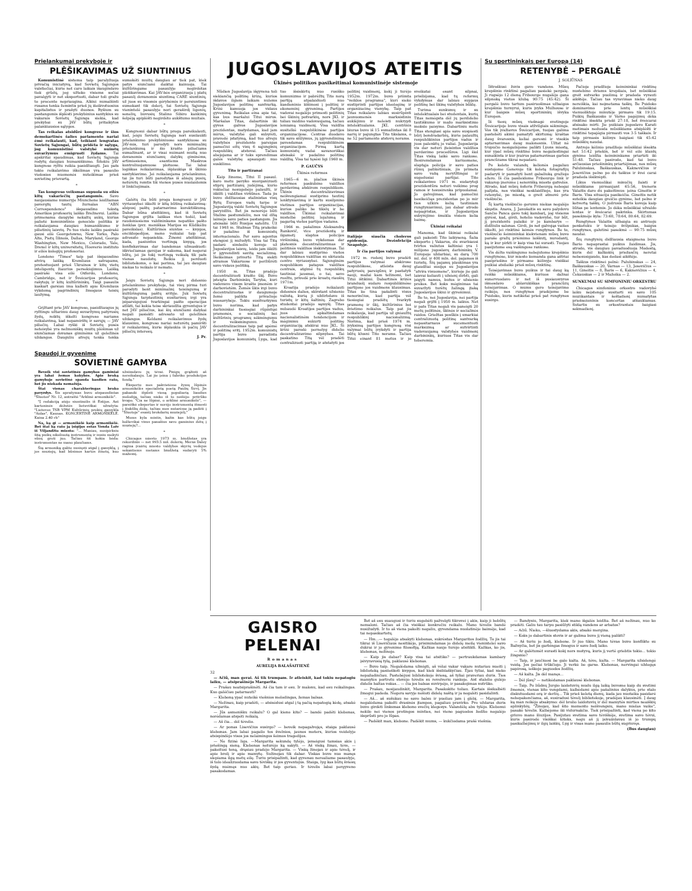Prielankumai prekyboje ir
PLĖŠIKAVIMAS UŽ SIUNTINIUS
Komunistinė sistema taip paralyžuoja privačią iniciatyvą, kad Sovietų Sąjungos valstiečiai, kurie net caro laikais išaugindavo tiek grūdų, jog užteko visiems sočiai pavalgyti ir net eksportuoti, dabar toli gražu to procento nepriaugina. Alkiui numalšinti rusams tenka žemintis prieš jų išeikvotuosius kapitalistus ir prašyti duonos. Ryšium su pastangomis išplėsti prekybinius santykius su vakarais Sovietų Sąjunga siekia, kad prekybai su JAV būtų pritaikytos palankiausios sąlygos.
Tas reikalas atsidūrė kongrese ir šios demokartinės šalies parlamento nariai ėmė reikalauti, kad, teikiant lengvatas Sovietų Sąjungai, būtų pridėta ir sąlyga, jog komunistinė valstybė nuimtų suvaržymus emigruoti žydams. Tai apskritai spaudimas, kad Sovietų Sąjunga rodytų daugiau humaniškumo. Šitokiu JAV kongreso ryžtu reikia pasidžiaugti. Jau pats tokio reikalavimo iškėlimas yra pasaulio viešosios nuomonės nuteikimas prieš sovietinę prievartą.
*
Tas kongreso veiksmas supuola su eilės kitų vakariečių pastangomis. Savo naujausiame numeryje Miunchene leidžiamas pavergtų tautų žurnalas "ABN Correspondence" išspausdino tekstą Amerikos profesorių laiško Brežnevui. Laiške primenama daugybė nekaltų aukų, kurias palietė komunistinio genocido politika ir reikalaujama daugiau humaniškumo ir pilietinių laisvių. Po tuo viešu laišku pasirašė gausi eilė Georgetowno, New Yorko, Palo Alto, Pietų Illinois, Dallas, Maryland, George Washington, New Mexico, Colorado, Yale, Drexel ir kitų universitetų, Hooverio instituto ir eilės kolegijų profesoriai.
Londono "Times" taip pat išspausdino atvirą laišką Kremliaus satrapams, protestuojant prieš Ukrainos ir kitų vietų inteligentų žiaurius persekiojimus. Laišką pasirašė visa eilė Oxfordo, Londono, Cambridge, net ir Šveicarijos profesorių, rašytojų ir kitų kultūrininkų. Taigi pasaulis kaskart garsiau ima kalbėti apie Kremliaus vykdomą pagrindinių žmogaus teisių laužymą.
*
Grįžtant prie JAV kongreso, pasidžiaugus jų ryžtingu užtarimu daug suvaržymų patyrusių žydų, reiktų iškelti kongreso nariams reikalavimą, kad nepamirštų ir savųjų — JAV piliečių. Labai ryški iš Sovietų pusės neteisybė yra nežmoniškų muitų plėšimas už siunčiamas dovanas giminėms už geležinės uždangos. Dauguliu atvejų tenka tenka sumokėti muitų daugiau ar tiek pat, kiek patys siunčiami daiktai kainuoja. Tai kultūringame pasaulyje negirdėtas plėšikavimas. Kai JAV-bės organizuoja į platų pasaulį dovanomis siuntimą CARE siuntinių, už juos su visomis gėrybėmis ir persiuntimu sumokant tik dolerį, tai Sovietų Sąjunga vienintelė pasaulyje nori geraširdį ligonių, senelių, buvusių Stalino Sibiro kankinių šelpėją apiplėšti negirdėto aukštumo muitais.
*
Kongresui dabar būtų proga pareikalauti, kad, jeigu Sovietų Sąjunga nori susilaukti prielankumo prekybiniuose santykiuose su JAV-mis, turi parodyti nors minimalinį prielankumą ir šio krašto piliečiams sumažinant, ar ir visai nuimant muitą nuo dovanomis siunčiamų dalykų giminėms, artimiesiems, esantiems Maskvos kontroliuojamuose plotuose. Tai labai logiškas reikalavimas, išplaukiąs iš ūkinio santykiavimo. Jei reikalaujama prielankumo, tai jis turi būti parodytas iš abiejų pusių, neturėtų remtis tik vienos pusės nuolaidomis ir linkčiojimais.
*
Galėtų čia būti proga kongresui ir JAV vyriausybei iškelti ir kitą būtiną reikalavimą: abipusį paštų patarnavimo korektiškumą. Dabar būna atsitikimų, kad iš Sovietų Sąjungos grįžta laiškas vien todėl, kad raudoniesiems valdininkams nepatiko pašto ženklas (pvz. meniškas Marijos su Kūdikėliu paveikslas). Kultūrinės siuntos — knygos, enciklopedijos, meno veikalai taip pat adresato nepasiekia. Žinomi atsitikimai, kada, pasiuntus vertingą knygą, jos konfiskavimas dar bandomas užmaskuoti: iškviečiamas gavėjas ir sakoma, kad negerai būtų, jei jis tokį vertingą veikalą tik pats vienas naudotų. Reikia jį perduoti bibliotekoms, o kai perima, tai jau daugiau niekas to veikalo ir nemato.
*
Jeigu Sovietų Sąjunga nori didesnio prielankumo prekyboje, tai visų pirma turi parodyti bent minimalinį teisingumą ir kultūringumą paštų srityje. Juk Sovietų Sąjunga tarptautinių susitarimų irgi yra įsipareigojusi tvarkingai pašto operacijas atlikti, tai kokia teise skriaudžia gyventojus ir net JAV piliečius, kai šių siunčiami dalykai negali pasiekti adresato už geležinės uždangos. Keldami reikalavimus žydų klausimu, kongreso nariai neturėtų pamiršti ir reikalavimų, kurie išplaukia iš pačių JAV piliečių interesų.
J. Pr.
Spaudoj ir gyvenime
SOVIETINĖ GAMYBA
Beveik visi sovietinės gamybos gaminiai yra labai žemos kokybės. Apie broką gamyboje sovietinė spauda kasdien rašo, bet jis niekada nemažėja.
Štai vienas charakteringas broko pavyzdys. Šis aprašymas buvo atspausdintas "Šluotos" Nr. 12, antraštė "Arklinė armonikėlė".
"Į redakciją atėjo siuntinėlis iš Estijos. Ant kartoninės dėžutės lietuviškai užrašyta: "Lietuvos TSR VPM Kultūrinių prekių gamykla "Aidas", Kaunas. KONCERTINĖ ARMONIKĖLĖ. Kaina 2.40 rb"
Na, ką gi — armonikėlė kaip armonikėlė. Bet štai ką rašo ją įsigijęs estas Venda Loiv iš Viljandžio miesto: "... Maniau, nusipirksiu šitą puikų nikeliuotą instrumentą ir imsiu mokyti sūnų groti juo. Tačiau šit kokia bėda: instrumentas ne mano plaučiams.
Šią armoniką galite nusiųsti atgal į gamyklą, į jos muziejų, kad būsimos kartos žinotų, kuo užsiimdavo jų tėvai. Pinigų grąžinti aš nereikalauju. Lai jie įeina į fabriko produkcijos fondą."
Ekspertu mes pakvietėme žymų lūpinės armonikėlės specialistą poetą Paulių Širvį. Jis pabandė išpūsti vieną populiarią liaudies melodiją, tačiau nieko iš to neišėjo: pritrūko kvapo. "Čia ne lūpinė, o arklinė armonikėlė", — pareiškė ekspertas ir norėjo instrumentą išmesti į šiukšlių dėžę, tačiau mes nutarėme ją padėti į "Šluotoje" esantį brokdarių muziejėlį."
Mums kyla mintis, kažin kas būtų jeigu bolševikai visus panašius savo gaminius dėtų į muziejų?...
*
Chicagos miesto 1973 m. biudžetas yra rekordinis — net 993.5 mil. dolerių. Meras Daley ragina įvairių miesto valdybos skyrių vedėjus sekantiems metams biudžetą sudaryti 5% mažesnį.
JUGOSLAVIJOS ATEITIS
Ūkinės politikos pasikeitimai komunistinėje sistemoje
Nūdien Jugoslavija išgyvena toli siekiančią politinę krizę, kurios išdavos ilgiem laikam nulems Jugoslavijos politinę santvarką. Krizė kamuoja jos vidaus gyvenimą. Reikalas eina apie tai, kas bus maršalui Titui mirus. Maršalas Titas, dabartinis iki gyvos galvos Jugoslavijos prezidentas, matydamas, kad jam mirus, valstybė gali subyrėti, pravedė įstatymą, kad tuo atveju valstybės prezidento pareigas pamečiui eitų visų 6 sąjunginių respublikų atstovai. Tačiau abejojama ar ir toks sprendimas galės valstybę apsaugoti nuo suskilimo.
Tito ir partizanai
Kaip žinome, Titui II pasaul. karo metu pavyko suorganizuoti stiprų partizanų judėjimą, kurio vokiečiai nesugebėjo palaužti, ir iškilti į valdžios viršūnes. Tada jis buvo didžiausias stalinistas visų Rytų Europos vadų tarpe ir Jugoslaviją valdė Sovietų Sąjungos pavyzdžiu. Bet jis nenorėjo būti Stalino pastumdėliu, nes val džią laimėjo savo paties pastangom. Jis atsisakė būti Rusijos satelitu. Už tai 1948 m. Stalinas Titą prakeikė ir pašalino iš komunistų internacionalo. Per savo agentus stengėsi jį nužudyti. Visa tai Titą padarė simboliu kovoje už Jugoslavijos laisvę, leido jam iškilti ir įgyvendinti savitą socializmą. Išeikeimas privertė Titą siekti atramos Vakaruose ir peržiūrėti savo vidaus politiką.
1950 m. Titas pradėjo decentralizuoti krašto ūkį. Buvo įsteigta Darbininkų Taryba, kuri vadovavo visom krašto įmonėm ir darbovietėm. Žemės ūkis irgi buvo decentralizuotas ir daugumoje žemė palikta privačioje nuosavybėje. Tokiu susitvarkymu buvo norima, kad patys darbininkai tiesiogiai rūpintųsi pramonės, o socialinių bei kultūrinių programų sėkmingumu ir veiksmingumu. Šis decentralizacimas taip pat apėmė ir politinę sritį. 1952m. komunistų partija buvo pavadinta Jugoslavijos komunistų Lyga, kad tuo išsiskirtų nuo rusiško komunizmo ir pabrėžtų Tito norą partiją atpalaiduoti nuo kasdieninio kišimosi į politinį ir ekonominį gyvenimą. Partijos vadovai negalėjo primesti politinių bei ūkinių potvarkių, nors JKL ir toliau vaidino vadovaujamą, tačiau lemiamą vaidmenį. Visa valdžia susitelkė respublikinėse partijos organizacijose. Centras duodavo tik savo siūlymus, jų įgyvendinimą pavesdamas respublikinėm organizacijom. Pirmą kartą komunistų vadai savanoriškai atsisakė ir padalino politinę valdžią. Visa tai tęsėsi ligi 1960 m.
P. GAUČYS
Ūkinės reformos
1965—6 m. plačios ūkinės reformos paskubino valdžios perdavimą atskirom respublikom. Ūkinis decentralizavimas neišvengiamai sustiprino tautinį lenktyniavimą ir kartu susilpnino vietines partijos organizacijas, kurios paliko be tikslų ir be valdžios. Ūkiniai reikalavimai nustelbė politinį lojalumą ir pagarbą vietos partijos vadams.
1966 m. pašalinus Aleksandrą Rankovič, vice prezidentą ir ilgametį slaptos policijos viršininką, buvo vykdomas dar platesnis decentralizavimas ir politinės valdžios išskirstymas. Tai dar labiau sustiprino vietos respublikines valdžias su skriauda centro vyriausybei. Sąjunginėm respublikom patapus valdžios centrais, atgimė tų respublikų tautiniai jausmai, o tai, savo ruožtu, privedė prie kroatų riaušių 1971m.
Kroatija pradėjo reikalauti didesnės dalies, skirstant užsienio valiutą, kurią ji uždirbdavo iš turistų ir kitų šaltinių. Zagrebo studentai pradėjo sąmyšį. Titas nubaudė Kroatijos partijos vadus, juos apkaltindamas nacionalistinėm tendencijom ir mėginimu sukurti politinę organizaciją atskirai nuo JKL. Ši krizė parodė pernelyg didelio decentralizavimo silpnybes. Tai paskatino Titą vėl pradėti centralizuoti partiją ir atstatyti jos politinį vaidmenį, kokį ji turėjo 1952m. 1972m. buvo priimta "veiklos programa", kuri siekė sustiprinti partijos ideologinę ir organizacinę vienybę. Taip pat Titas reikalavo labiau susirūpinti jaunuomenės marksistiniu auklėjimu ir neleisti nukrypti intelektualams. JKL centrinis biuras buvo iš 15 sumažintas iki 8 narių ir pajungtas Tito tikslams, o ne 52 parlamento atstovų norams.
Italijoje siaučia choleros epidemija. Dezinfekcija Neapolyje.
Ir čia partijos valymai
1972 m. rudenį buvo pradėti partijos valymai atskirose respublikose, atleista daug patyrusių pareigūnų ir pastatyti nauji, mažai kam težinomi, bet Titui ištikimi. Dabartinės krizės branduolį sudaro respublikinėse partijose jos vaidmens klausimas. Titas ke tina pašalinti visus nenorinčius, kad partija vėl tiesiogiai pradėtų tvarkyti pramonę ir ūkį, kultūrinius bei švietimo reikalus. Taip pat jis reikalauja, kad partija už gniaužtų respublikinį nacionalizmą. Norima, kad prieš 1974 m. įvyksimą partijos kongresą visi valymai būtų įvykdyti ir partija būtų klusni Tito norams. Tačiau Titui einant 81 metus ir jo sveikatai esant silpnai, prisibijoma, kad tų reformų vykdymas dar labiau supjaus politinę bei ūkinę valstybės būklę.
Turima sunkumų ir su intelektualais bei studentais, kurių Titas nemėgsta dėl jų perdidelio tautiškumo ir mažo marksistinio mokslo paisymo. Dabartiniu metu Titas stengiasi apie save suspiesti būrį bendradarbių, kurie palaužtų respublikinius partijos vadus ir juos palenktų jo valiai. Jugoslavija vis dar neturi įteisintos valdžios perdavimo procedūros. Ligi šiol Titas viską laikė savo rankose. Besiremdamas kariuomene, slaptąja policija ir savo paties rūmų patikėtiniais, jis primeta savo valią nerytžtingai ir sugedusiai partijai. Tito reikalavimu 1971 m. sudarytoji prezidentūra neturi veikimo prog ramos ir tesusirenka pripuolamai. Jo galvojimas, kad pamečiui besikeičiąs prezidentas po jo mir ties užkirs kelią tautiniam rungtyniavimui, jau dabar atrodo nepagristas, ir Jugoslavijos subyrėjimo šmėkla visiem kelia baimę.
Ūkiniai reikalai
Manoma, kad ūkiniai reikalai gali pakeisti Tito laikyseną. Šalia eksporto į Vakarus, du svarbiausi tvirtos valiutos šaltiniai yra 1 milijono jugoslavų darbininkų V. Europoje uždarbiai, su darą 700 ml. dol. ir 400 mln. dol. pajamos iš turistų. Šių pajamų plaukimas yra glaudžiai susijęs su Jugoslavijos "atvira visuomene", kurioje jie gali laisvai keliauti į užsienį dirbti, gali įsigyti namus, butus ir užsienio prekes. Bet koks mėginimas tai suvaržyti turėtų žalingą įtaką Jugoslavijos ūkiui ir gyvenimui.
Be to, nei Jugoslavija, nei partija negali grįžti į 1950 m. laikus. Net ir pats Titas negali vis paneigti 20 metų politinės, ūkinės ir socialinės raidos. Griežtas posūkis į smarkiai centralizuotą politinę santvarką nepasitarnaus sucementuoti marksizmą ar sutvirtinti vadovaujamą valstybės vaidmenį darbininkų, kuriuos Titas vis dar teberemia.
Su sportininkais per Europą (14)
RETENYBĖ – PERGALĖ
J. SOLIŪNAS
Ištroškusi žuvis gavo vandens. Mūsų krepšinio rinktinė pagaliau pasiekė pergalę. Ji rugsėjo 12 dieną Fribourge nugalėjo gana silpnoką vietos klubą 90:75 (45:42). Ši pergalė buvo tartum pasiruošimas užbaigos krepšinio turnyrui, kuris įvyks Mulhouse ir kur baigsis mūsų sportininkų išvyka Europon.
Iš tiesų mūsų viešnagė svetingoje Šveicarijoje buvo visais atžvilgiais sėkminga. Vos tik įvažiavus Šveicarijon, tuojau galima pastebėti akimi pamatyti skirtumą: kraštas daug švaresnis, keliai geresni ir visokis aptarnavimas daug malonesnis. Užtat nė trupučio nesigailėjome palikti Lyons miestą, kur ypač mūsų rinktinė buvo negailestingai sunaikinta ir kur įvairus patarnavimas garbės prancūzams tikrai nepadarė.
Po keleto valandų kelionės pagaliau sustojome Genevoje tik keletą fotografijų padaryti ir pamatyti bent gabaliuką gražiojo ežero. Iš čia pasileidome Fribourgo link ir vakarop įnerėme į senovišką miesto gatvelės. Atrodo, kad mūsų šoferis Fribourgą nebogai pažįsta, nes visiškai nesklaidžiojo, kas yra retenybė, po miestą, o greit atmovė prie viešbučio.
Šį kartą viešbučio gerumu niekas negalėjo skųstis. Anava, J. Janušaitis su savo palydovu Sančio Panca gavo tokį kambarį, jog visiems gyrėsi, kad, girdi, hotelio vadovybė, tur būt, jį prezidentu palaikė ir jo kambarys — didžiulis salonas. Girdi, jis net galvojąs vaišes iškelti, jei rinktinė laimės rungtynes. Be to, viešbučio šeimininkai kiekvienam mūsų buvo paraše gražų priėmimo laiškutį, nurodantį, ką ir kur pirkti ir kaip visa tai surasti. Tuojau pasijutome esą vaišingose rankose.
Vis dėlto vaišingumo nebejutome krepšinio rungtynėse, kur miesto komanda gana aštriai pasipriešino ir pirmame kėlinyje visiškai puikiai atsilaikė prieš mūsų rinktinę.
Teisėjavimas buvo puikus ir tai daug ką reiškė mūsiškiams, kuriuos dažnai sunervuodavo ir net iš pusiausvyros išmesdavo ablavukiškas prancūzų teisėjavimas. O mums gero teisėjavimo reikėjo, nes rungtynes pradėjome be Puidoko, kuris netikėtai prieš pat rungtynes susirgo.
Pačioje pradžioje šeimininkai rinktinę nustebino dviems krepšiais, bet mūsiškiai greit sutvarko puolimą ir pradeda vyrauti aikštėje. Tačiau tas vyravimas nieko daug nereiškia, kai neįmetama taškų. Be Puidoko dominavimo prie lentų mūsiškiai vienuoliktoje minutėje pirmavo tik 19:15. Puikių Baškausko ir Varno pagėjimų dėka rinktinė išsokta prieki 27:18, bet šveicarai atsisako mirti. Jie puikiais jugoslavo Karati metimais neduoda mūsiškiams atsiplėšti ir rinktinė tepajėgia pirmauti vos 3-5 taškais. Ir taip pirmasis kėlinys baigiasi tik 45:42 mūsiškių naudai.
Antrojo kėlinio pradžioje mūsiškiai išsokta net 51:42 priekin, bet ir vėl eilė klaidų gynime leidžia šeimininkams priartėti iki 51:48. Tačiau pasirodo, kad tai buvo arčiausias priešininkų priartėjimas, nes mūsų Palubinskas, Baškauskas, Kaknevičius ir Jesevičius pelno po du taškus ir švei carai pradeda išsikvėpti.
Likus vienuolikai minučių žaisti ir mūsiškiams pirmaujant 65:56, treneris Valaitis daro du pakeitimus: įeina Gineitis ir Baris. Visa situacija pasikeičia. Gineitis netik suteikia daugiau greičio gynime, bet pelno ir ketvertą taškų. O judrusis Baris kovoja kaip liūtas po lentomis. Jo dėka mūsiškiai užvaldo lentas ir šveicarai pakrinka. Skirtumas pasekmėje kyla: 73:60, 78:64, 80:64, 82:69.
Rungtynes Valaitis užbaigia su antruoju penketuku ir teisėjo švilpukas, baigus rungtynes, galutinė pasekmė — 90:75 mūsų naudai.
Šių rungtynių didžiausia staigmena buvo Bario nepaprastai puikus žaidimas. Jis, atrodo, vis daugiau pavaduoduoja Modestą, kuris dėl kažkokių priežasčių neretai nebesusigaudo, kas dedasi aikštėje.
Taškus rinktinei pelnė: Palubinskas — 24, Baškauskas — 20, Varnas — 13, Jesevičius — 11, Gineitis — 8, Baris — 6, Kaknevičius — 4, Čekauskas — 2 ir Mažeika — 2.
SUNKUMAI SU SIMFONINIU ORKESTRU
Chicagos simfoninio orkestro vadovybė laiku neįstengė susitarti su savo 105 muzikantais ir šeštadienį numatytas priešsezoninis koncertas atšaukiamas. Sutartis su orkestrantais baigiasi sekmadienį.
GAISRO PELENAI
Romanas
AURELIJA BALAŠAITIENĖ
32
— Ačiū, man gerai. Aš tik trumpam. Ir atleiskit, kad tokiu nepatogiu laiku, — atsiprašinėjo Margarita.
— Prašau neatsiprašinėti. Aš čia tam ir esu. Ir malonu, kad esu reikalingas. Kuo galėčiau patarnauti?
— Kleboną ypač nuteikė viešnios melodingas, žemas balsas.
— Nežinau, kaip pradėti, — atsisėdusi atgal į tą pačią nepatogią kėdę, atsakė Margarita.
— Jūs asmenišku reikalu? O gal kieno kito? — bandė padėti klebonas, norėdamas atspėti reikalą.
— Aš čia... dėl tėvelio.
— Ar ponas Lisevičius susirgo? — beveik nepagalvojęs, staiga paklausė klebonas. Jam labai pagailo tos švelnios, jaunos moters, kurios veidelyje atsispindėjo visos jos nelaimingos šeimos tragedijos.
— Ne fizinė liga. —Margarita sekundę tylėjo, įsmeigusi tamsias akis į priešingą sieną. Klebonas neturėjo ką sakyti. — Aš viską žinau, tėve, — pakeitusi toną, drąsiau pradėjo Margarita. — Viską žinojau ir apie tėvelį, ir apie brolį ir apie mamytę. Sužinojau tik dabar. Viskas buvo nuo manęs slepiama ilgą metų eilę. Turiu prisipažinti, kad gyvenau nerealiame pasaulyje, iš tolo idealizuodama savo tėviškę ir jos gyventojus. Staiga, lyg kas būtų šviesų šydą nuėmęs nuo akių. Bet taip geriau. Ir tėvelis labai pergyveno pasakodamas.
Bet aš esu suaugusi ir turiu sugebėti pažvelgti tikrovei į akis, kaip ji bebūtų nemaloni. Tačiau aš čia visiškai konkrečiu reikalu. Mano tėvelis bandė nusižudyti. Ir to aš viena pakelti negaliu, gyvendama nuolatinėje baimėje, kad tai nepasikartotų.
— Hm...— tegalėjo atsakyti klebonas, sukrėstas Margaritos žodžių. To jis tai tikrai iš Lisevičiaus nesitikėjo, prisimindamas jo didelę meilę vienintelei savo dukrai ir jo gyvenimo filosofiją. Kažkas naujo turėjo atsitikti. Kažkas, ko jis, klebonas, nežinojo.
— Kaip jis dabar? Kaip visa tai atsitiko? — pertraukdamas kambary įsivyravusią tylą, paklausė klebonas.
— Buvo taip. Negalėdama užmigti, aš vėlai vakar vakare nutariau nueiti į biblioteką pasiieškoti knygos, kad kiek išsiblaškyčiau. Ėjau tyliai, kad nieko nepažadinčiau. Pastebėjusi bibliotekoje šviesą, aš tyliai praveriau duris. Ties mamytės portretu stovėjo tėvelis su revolveriu rankoje. Ant stalelio gulėjo didelis baltas vokas... — čia jos balsas suvirpėjo, ir pasakojimas nutrūko.
— Prašau, nesijaudinkit, Margarita. Pasakokite toliau. Kartais išsikalbėti žmogui padeda. Negera savyje nešioti didelę naštą ir ja negalėti pasidalinti.
— Aš... aš sušukau ne savo balsu ir puoliau jam į glėbį. — Margarita, negalėdama pakelti dvasinės įtampos, pagaliau pravirko. Pro uždaras duris buvo girdėti linksmas klebono svečių klegesys. Valandėlę abu tylėjo. Klebonui nekilo nei vienos protingos minties, nei vieno paguodos žodžio negalėjo išsprūsti pro jo lūpas.
— Padėkit man, klebone. Padėkit mums, — kukčiodama prašė viešnia.
— Bandysiu, Margarita, kiek mano išgalės leidžia. Bet aš nežinau, nuo ko pradėti. Galiu tau tarpu pasiūlyti stiklą vandens ar arbatos?
— Ačiū. Nieko, —šluostydama akis, atsakė mergina.
— Koks jo dabartinis stovis ir ar galima buvo jį vieną palikti?
— Aš turiu jo žodį, klebone. Ir juo tikiu. Mano tėvas buvo konflikte su Bažnyčia, bet jis garbingas žmogus ir savo žodį laiko.
— Ar galėtumėt surasti kokį nors motyvą, kuris jį vertė griebtis tokio... tokio žingsnio?
— Taip, ir jaučiuosi be galo kalta. Aš, tėve, kalta. — Margarita užsidengė veidą. Jos pečiai trūkčiojo. Ji verkė be garso. Klebonas, nervingai uždegęs papirosą, ieškojo paguodos žodžių.
— Aš kalta. Jis dėl manęs...
— Dėl jūsų? — netikėdamas paklausė klebonas.
— Taip. Po liūdnų Jurgio laidotuvių mudu ilgą laiką buvome kaip du svetimi žmonės, vienas kito vengdami, kalbėdami apie pašalinius dalykus, prie stalo diskutuodami orą ir derlių... Tik prieš keletą dienų, kada jau nuotaika pasidarė nebepakenčiama, aš, susiradusi tėvelį bibliotekoje, pradėjau klausinėti. Į daug ką man reikėjo atsakymo: dėl brolio laidotuvių ir dėl mamytės mirties neaiškių aplinkybių. "Žinojau, kad šito momento neišvengsiu, mano mielas vaike", pasakė tėvelis. Kalbėjome iki vidurnakčio. Tiek prisipažinti, kad viena po kito griuvo mano iliuzijos. Pasijutau svetima savo tėviškėje, svetima savo tėvui, kuris pasirodė visiškai kitoks, negu aš jį įsivaizdavau iš jo trumpų pasikalbėjimų ir ilgų laiškų. Lyg ir visas mano pasaulis būtų sugriuvęs.
(Bus daugiau)